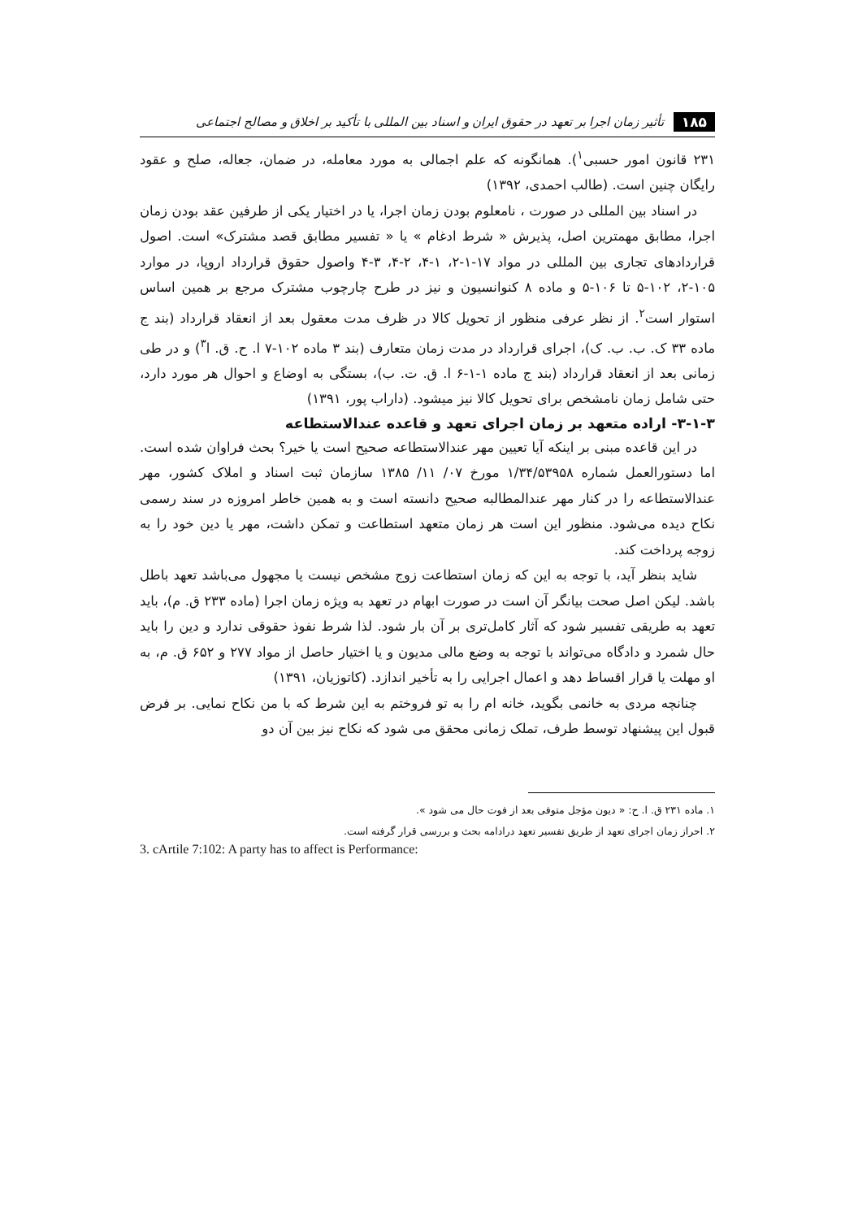۱۸۵ تأثیر زمان اجرا بر تعهد در حقوق ایران و اسناد بین المللی با تأکید بر اخلاق و مصالح اجتماعی
۲۳۱ قانون امور حسبی<sup>۱</sup>). همانگونه که علم اجمالی به مورد معامله، در ضمان، جعاله، صلح و عقود رایگان چنین است. (طالب احمدی، ۱۳۹۲)
در اسناد بین المللی در صورت ، نامعلوم بودن زمان اجرا، یا در اختیار یکی از طرفین عقد بودن زمان اجرا، مطابق مهمترین اصل، پذیرش « شرط ادغام » یا « تفسیر مطابق قصد مشترک» است. اصول قراردادهای تجاری بین المللی در مواد ۱۷-۱-۲، ۱-۴، ۲-۴، ۳-۴ واصول حقوق قرارداد اروپا، در موارد ۱۰۵-۲، ۱۰۲-۵ تا ۱۰۶-۵ و ماده ۸ کنوانسیون و نیز در طرح چارچوب مشترک مرجع بر همین اساس استوار است<sup>۲</sup>. از نظر عرفی منظور از تحویل کالا در ظرف مدت معقول بعد از انعقاد قرارداد (بند ج ماده ۳۳ ک. ب. ب. ک)، اجرای قرارداد در مدت زمان متعارف (بند ۳ ماده ۱۰۲-۷ ا. ح. ق. ا<sup>۳</sup>) و در طی زمانی بعد از انعقاد قرارداد (بند ج ماده ۱-۱-۶ ا. ق. ت. ب)، بستگی به اوضاع و احوال هر مورد دارد، حتی شامل زمان نامشخص برای تحویل کالا نیز میشود. (داراب پور، ۱۳۹۱)
۳-۱-۳- اراده متعهد بر زمان اجرای تعهد و قاعده عندالاستطاعه
در این قاعده مبنی بر اینکه آیا تعیین مهر عندالاستطاعه صحیح است یا خیر؟ بحث فراوان شده است. اما دستورالعمل شماره ۱/۳۴/۵۳۹۵۸ مورخ ۰۷/ ۱۱/ ۱۳۸۵ سازمان ثبت اسناد و املاک کشور، مهر عندالاستطاعه را در کنار مهر عندالمطالبه صحیح دانسته است و به همین خاطر امروزه در سند رسمی نکاح دیده می‌شود. منظور این است هر زمان متعهد استطاعت و تمکن داشت، مهر یا دین خود را به زوجه پرداخت کند.
شاید بنظر آید، با توجه به این که زمان استطاعت زوج مشخص نیست یا مجهول می‌باشد تعهد باطل باشد. لیکن اصل صحت بیانگر آن است در صورت ابهام در تعهد به ویژه زمان اجرا (ماده ۲۳۳ ق. م)، باید تعهد به طریقی تفسیر شود که آثار کامل‌تری بر آن بار شود. لذا شرط نفوذ حقوقی ندارد و دین را باید حال شمرد و دادگاه می‌تواند با توجه به وضع مالی مدیون و یا اختیار حاصل از مواد ۲۷۷ و ۶۵۲ ق. م، به او مهلت یا قرار اقساط دهد و اعمال اجرایی را به تأخیر اندازد. (کاتوزیان، ۱۳۹۱)
چنانچه مردی به خانمی بگوید، خانه ام را به تو فروختم به این شرط که با من نکاح نمایی. بر فرض قبول این پیشنهاد توسط طرف، تملک زمانی محقق می شود که نکاح نیز بین آن دو
۱. ماده ۲۳۱ ق. ا. ح: « دیون مؤجل متوفی بعد از فوت حال می شود ».
۲. احراز زمان اجرای تعهد از طریق تفسیر تعهد درادامه بحث و بررسی قرار گرفته است.
3. cArtile 7:102: A party has to affect is Performance: